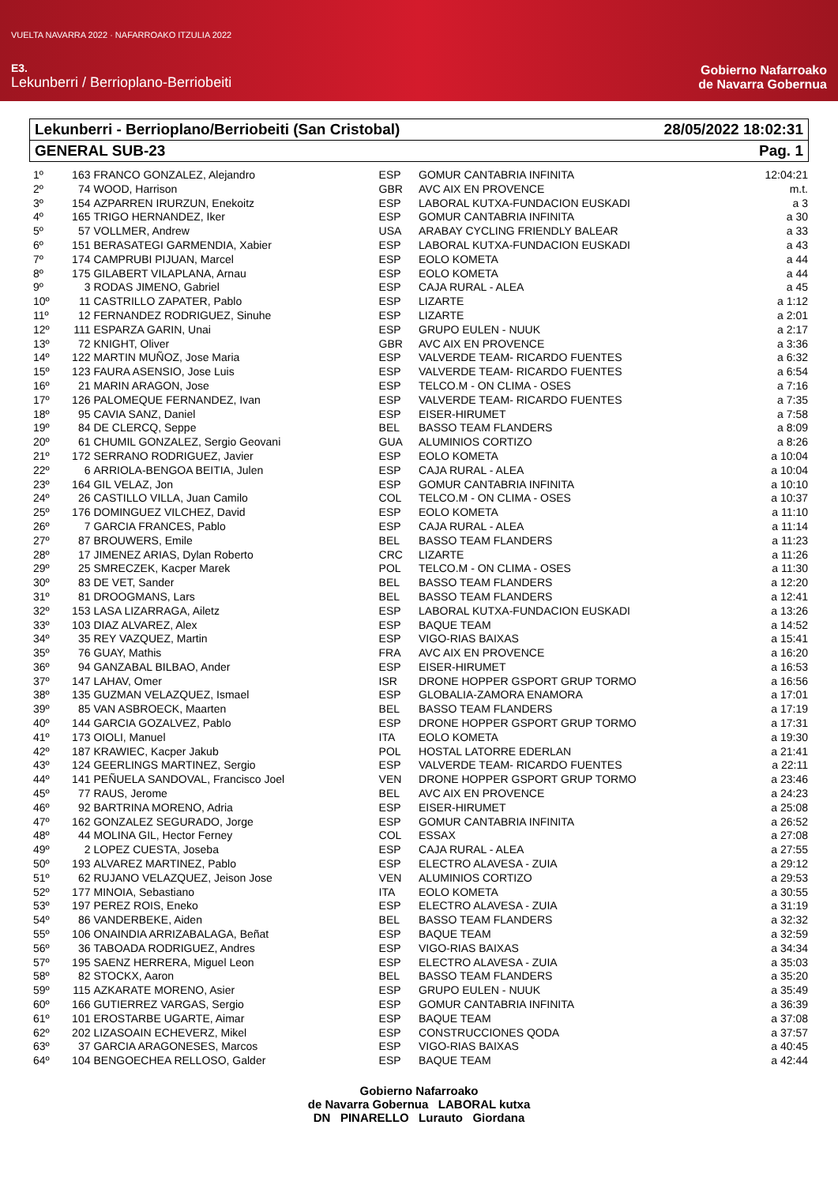VUELTA NAVARRA 2022 · NAFARROAKO ITZULIA 2022
E3.
Lekunberri / Berrioplano-Berriobeiti
Gobierno Nafarroako
de Navarra Gobernua
Lekunberri - Berrioplano/Berriobeiti (San Cristobal) 28/05/2022 18:02:31
GENERAL SUB-23 Pag. 1
| 1º | 163 | FRANCO GONZALEZ, Alejandro | ESP | GOMUR CANTABRIA INFINITA | 12:04:21 |
| 2º | 74 | WOOD, Harrison | GBR | AVC AIX EN PROVENCE | m.t. |
| 3º | 154 | AZPARREN IRURZUN, Enekoitz | ESP | LABORAL KUTXA-FUNDACION EUSKADI | a 3 |
| 4º | 165 | TRIGO HERNANDEZ, Iker | ESP | GOMUR CANTABRIA INFINITA | a 30 |
| 5º | 57 | VOLLMER, Andrew | USA | ARABAY CYCLING FRIENDLY BALEAR | a 33 |
| 6º | 151 | BERASATEGI GARMENDIA, Xabier | ESP | LABORAL KUTXA-FUNDACION EUSKADI | a 43 |
| 7º | 174 | CAMPRUBI PIJUAN, Marcel | ESP | EOLO KOMETA | a 44 |
| 8º | 175 | GILABERT VILAPLANA, Arnau | ESP | EOLO KOMETA | a 44 |
| 9º | 3 | RODAS JIMENO, Gabriel | ESP | CAJA RURAL - ALEA | a 45 |
| 10º | 11 | CASTRILLO ZAPATER, Pablo | ESP | LIZARTE | a 1:12 |
| 11º | 12 | FERNANDEZ RODRIGUEZ, Sinuhe | ESP | LIZARTE | a 2:01 |
| 12º | 111 | ESPARZA GARIN, Unai | ESP | GRUPO EULEN - NUUK | a 2:17 |
| 13º | 72 | KNIGHT, Oliver | GBR | AVC AIX EN PROVENCE | a 3:36 |
| 14º | 122 | MARTIN MUÑOZ, Jose Maria | ESP | VALVERDE TEAM- RICARDO FUENTES | a 6:32 |
| 15º | 123 | FAURA ASENSIO, Jose Luis | ESP | VALVERDE TEAM- RICARDO FUENTES | a 6:54 |
| 16º | 21 | MARIN ARAGON, Jose | ESP | TELCO.M - ON CLIMA - OSES | a 7:16 |
| 17º | 126 | PALOMEQUE FERNANDEZ, Ivan | ESP | VALVERDE TEAM- RICARDO FUENTES | a 7:35 |
| 18º | 95 | CAVIA SANZ, Daniel | ESP | EISER-HIRUMET | a 7:58 |
| 19º | 84 | DE CLERCQ, Seppe | BEL | BASSO TEAM FLANDERS | a 8:09 |
| 20º | 61 | CHUMIL GONZALEZ, Sergio Geovani | GUA | ALUMINIOS CORTIZO | a 8:26 |
| 21º | 172 | SERRANO RODRIGUEZ, Javier | ESP | EOLO KOMETA | a 10:04 |
| 22º | 6 | ARRIOLA-BENGOA BEITIA, Julen | ESP | CAJA RURAL - ALEA | a 10:04 |
| 23º | 164 | GIL VELAZ, Jon | ESP | GOMUR CANTABRIA INFINITA | a 10:10 |
| 24º | 26 | CASTILLO VILLA, Juan Camilo | COL | TELCO.M - ON CLIMA - OSES | a 10:37 |
| 25º | 176 | DOMINGUEZ VILCHEZ, David | ESP | EOLO KOMETA | a 11:10 |
| 26º | 7 | GARCIA FRANCES, Pablo | ESP | CAJA RURAL - ALEA | a 11:14 |
| 27º | 87 | BROUWERS, Emile | BEL | BASSO TEAM FLANDERS | a 11:23 |
| 28º | 17 | JIMENEZ ARIAS, Dylan Roberto | CRC | LIZARTE | a 11:26 |
| 29º | 25 | SMRECZEK, Kacper Marek | POL | TELCO.M - ON CLIMA - OSES | a 11:30 |
| 30º | 83 | DE VET, Sander | BEL | BASSO TEAM FLANDERS | a 12:20 |
| 31º | 81 | DROOGMANS, Lars | BEL | BASSO TEAM FLANDERS | a 12:41 |
| 32º | 153 | LASA LIZARRAGA, Ailetz | ESP | LABORAL KUTXA-FUNDACION EUSKADI | a 13:26 |
| 33º | 103 | DIAZ ALVAREZ, Alex | ESP | BAQUE TEAM | a 14:52 |
| 34º | 35 | REY VAZQUEZ, Martin | ESP | VIGO-RIAS BAIXAS | a 15:41 |
| 35º | 76 | GUAY, Mathis | FRA | AVC AIX EN PROVENCE | a 16:20 |
| 36º | 94 | GANZABAL BILBAO, Ander | ESP | EISER-HIRUMET | a 16:53 |
| 37º | 147 | LAHAV, Omer | ISR | DRONE HOPPER GSPORT GRUP TORMO | a 16:56 |
| 38º | 135 | GUZMAN VELAZQUEZ, Ismael | ESP | GLOBALIA-ZAMORA ENAMORA | a 17:01 |
| 39º | 85 | VAN ASBROECK, Maarten | BEL | BASSO TEAM FLANDERS | a 17:19 |
| 40º | 144 | GARCIA GOZALVEZ, Pablo | ESP | DRONE HOPPER GSPORT GRUP TORMO | a 17:31 |
| 41º | 173 | OIOLI, Manuel | ITA | EOLO KOMETA | a 19:30 |
| 42º | 187 | KRAWIEC, Kacper Jakub | POL | HOSTAL LATORRE EDERLAN | a 21:41 |
| 43º | 124 | GEERLINGS MARTINEZ, Sergio | ESP | VALVERDE TEAM- RICARDO FUENTES | a 22:11 |
| 44º | 141 | PEÑUELA SANDOVAL, Francisco Joel | VEN | DRONE HOPPER GSPORT GRUP TORMO | a 23:46 |
| 45º | 77 | RAUS, Jerome | BEL | AVC AIX EN PROVENCE | a 24:23 |
| 46º | 92 | BARTRINA MORENO, Adria | ESP | EISER-HIRUMET | a 25:08 |
| 47º | 162 | GONZALEZ SEGURADO, Jorge | ESP | GOMUR CANTABRIA INFINITA | a 26:52 |
| 48º | 44 | MOLINA GIL, Hector Ferney | COL | ESSAX | a 27:08 |
| 49º | 2 | LOPEZ CUESTA, Joseba | ESP | CAJA RURAL - ALEA | a 27:55 |
| 50º | 193 | ALVAREZ MARTINEZ, Pablo | ESP | ELECTRO ALAVESA - ZUIA | a 29:12 |
| 51º | 62 | RUJANO VELAZQUEZ, Jeison Jose | VEN | ALUMINIOS CORTIZO | a 29:53 |
| 52º | 177 | MINOIA, Sebastiano | ITA | EOLO KOMETA | a 30:55 |
| 53º | 197 | PEREZ ROIS, Eneko | ESP | ELECTRO ALAVESA - ZUIA | a 31:19 |
| 54º | 86 | VANDERBEKE, Aiden | BEL | BASSO TEAM FLANDERS | a 32:32 |
| 55º | 106 | ONAINDIA ARRIZABALAGA, Beñat | ESP | BAQUE TEAM | a 32:59 |
| 56º | 36 | TABOADA RODRIGUEZ, Andres | ESP | VIGO-RIAS BAIXAS | a 34:34 |
| 57º | 195 | SAENZ HERRERA, Miguel Leon | ESP | ELECTRO ALAVESA - ZUIA | a 35:03 |
| 58º | 82 | STOCKX, Aaron | BEL | BASSO TEAM FLANDERS | a 35:20 |
| 59º | 115 | AZKARATE MORENO, Asier | ESP | GRUPO EULEN - NUUK | a 35:49 |
| 60º | 166 | GUTIERREZ VARGAS, Sergio | ESP | GOMUR CANTABRIA INFINITA | a 36:39 |
| 61º | 101 | EROSTARBE UGARTE, Aimar | ESP | BAQUE TEAM | a 37:08 |
| 62º | 202 | LIZASOAIN ECHEVERZ, Mikel | ESP | CONSTRUCCIONES QODA | a 37:57 |
| 63º | 37 | GARCIA ARAGONESES, Marcos | ESP | VIGO-RIAS BAIXAS | a 40:45 |
| 64º | 104 | BENGOECHEA RELLOSO, Galder | ESP | BAQUE TEAM | a 42:44 |
Gobierno Nafarroako
de Navarra Gobernua LABORAL kutxa
DN PINARELLO Lurauto Giordana